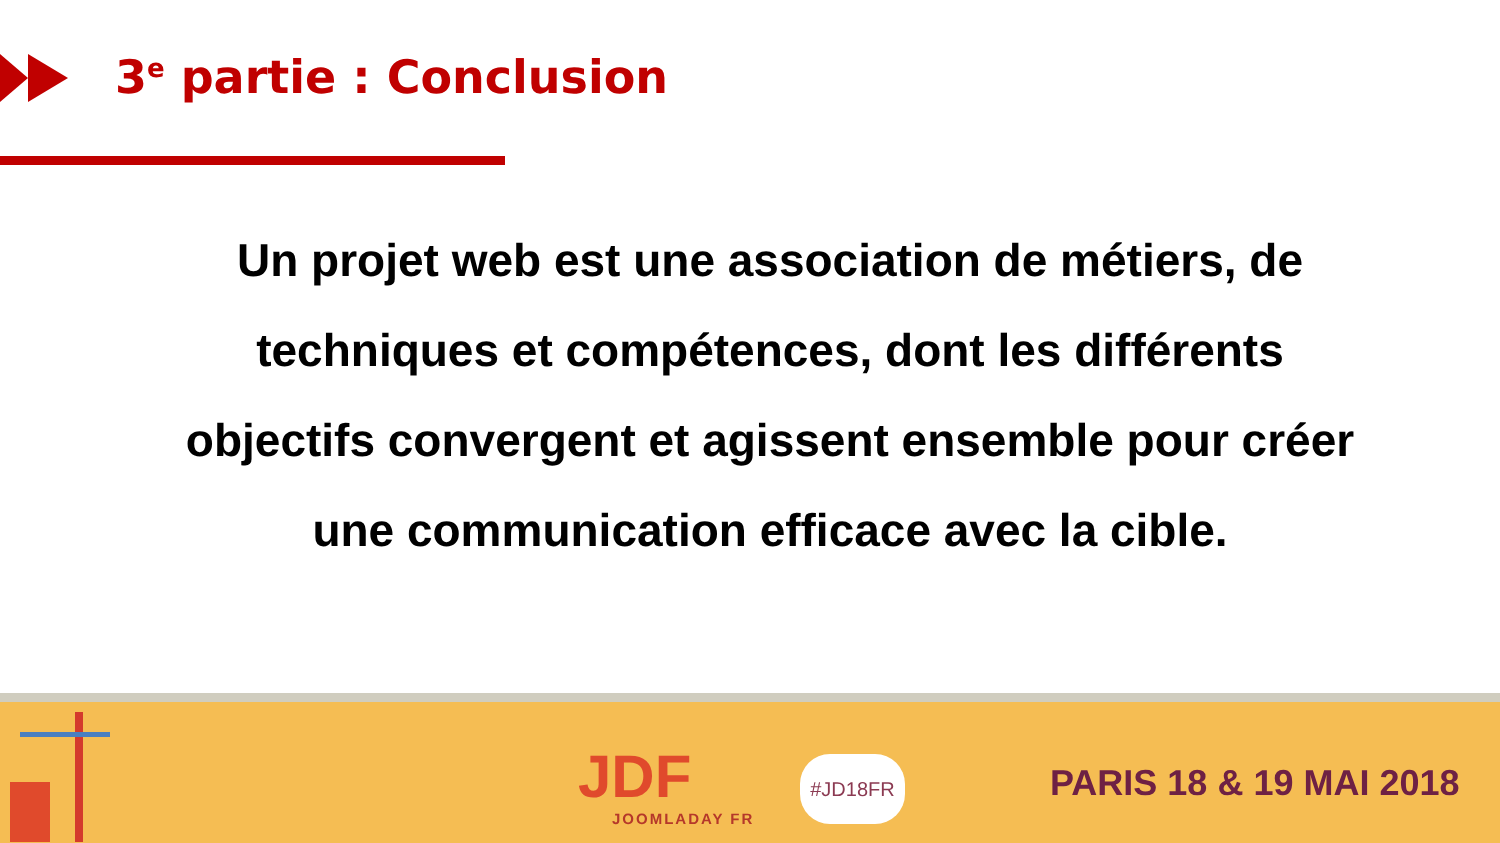3<sup>e</sup> partie : Conclusion
Un projet web est une association de métiers, de techniques et compétences, dont les différents objectifs convergent et agissent ensemble pour créer une communication efficace avec la cible.
JDF
JOOMLADAY FR
#JD18FR PARIS 18 & 19 MAI 2018